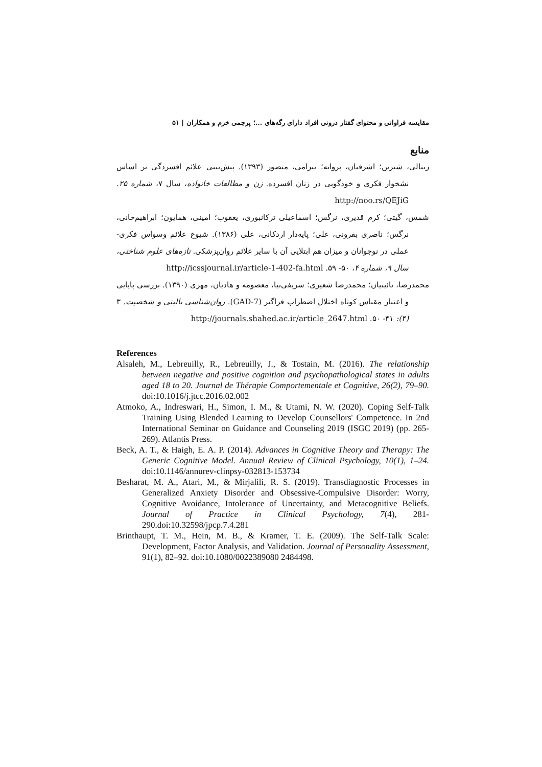مقایسه فراوانی و محتوای گفتار درونی افراد دارای رگه‌های ...؛ پرچمی خرم و همکاران | ۵۱
منابع
زینالی، شیرین؛ اشرفیان، پروانه؛ بیرامی، منصور (۱۳۹۳). پیش‌بینی علائم افسردگی بر اساس نشخوار فکری و خودگویی در زنان افسرده. زن و مطالعات خانواده، سال ۷، شماره ۲۵. http://noo.rs/QEJiG
شمس، گیتی؛ کرم قدیری، نرگس؛ اسماعیلی ترکانبوری، یعقوب؛ امینی، همایون؛ ابراهیم‌خانی، نرگس؛ ناصری بفرونی، علی؛ پایه‌دار اردکانی، علی (۱۳۸۶). شیوع علائم وسواس فکری-عملی در نوجوانان و میزان هم ابتلایی آن با سایر علائم روان‌پزشکی. تازه‌های علوم شناختی، سال ۹، شماره ۴، ۵۰- ۵۹. http://icssjournal.ir/article-1-402-fa.html
محمدرضا، نائینیان؛ محمدرضا شعیری؛ شریفی‌نیا، معصومه و هادیان، مهری (۱۳۹۰). بررسی پایایی و اعتبار مقیاس کوتاه اختلال اضطراب فراگیر (GAD-7). روان‌شناسی بالینی و شخصیت. ۳ (۴): ۴۱- ۵۰. http://journals.shahed.ac.ir/article_2647.html
References
Alsaleh, M., Lebreuilly, R., Lebreuilly, J., & Tostain, M. (2016). The relationship between negative and positive cognition and psychopathological states in adults aged 18 to 20. Journal de Thérapie Comportementale et Cognitive, 26(2), 79–90. doi:10.1016/j.jtcc.2016.02.002
Atmoko, A., Indreswari, H., Simon, I. M., & Utami, N. W. (2020). Coping Self-Talk Training Using Blended Learning to Develop Counsellors' Competence. In 2nd International Seminar on Guidance and Counseling 2019 (ISGC 2019) (pp. 265-269). Atlantis Press.
Beck, A. T., & Haigh, E. A. P. (2014). Advances in Cognitive Theory and Therapy: The Generic Cognitive Model. Annual Review of Clinical Psychology, 10(1), 1–24. doi:10.1146/annurev-clinpsy-032813-153734
Besharat, M. A., Atari, M., & Mirjalili, R. S. (2019). Transdiagnostic Processes in Generalized Anxiety Disorder and Obsessive-Compulsive Disorder: Worry, Cognitive Avoidance, Intolerance of Uncertainty, and Metacognitive Beliefs. Journal of Practice in Clinical Psychology, 7(4), 281-290.doi:10.32598/jpcp.7.4.281
Brinthaupt, T. M., Hein, M. B., & Kramer, T. E. (2009). The Self-Talk Scale: Development, Factor Analysis, and Validation. Journal of Personality Assessment, 91(1), 82–92. doi:10.1080/0022389080 2484498.